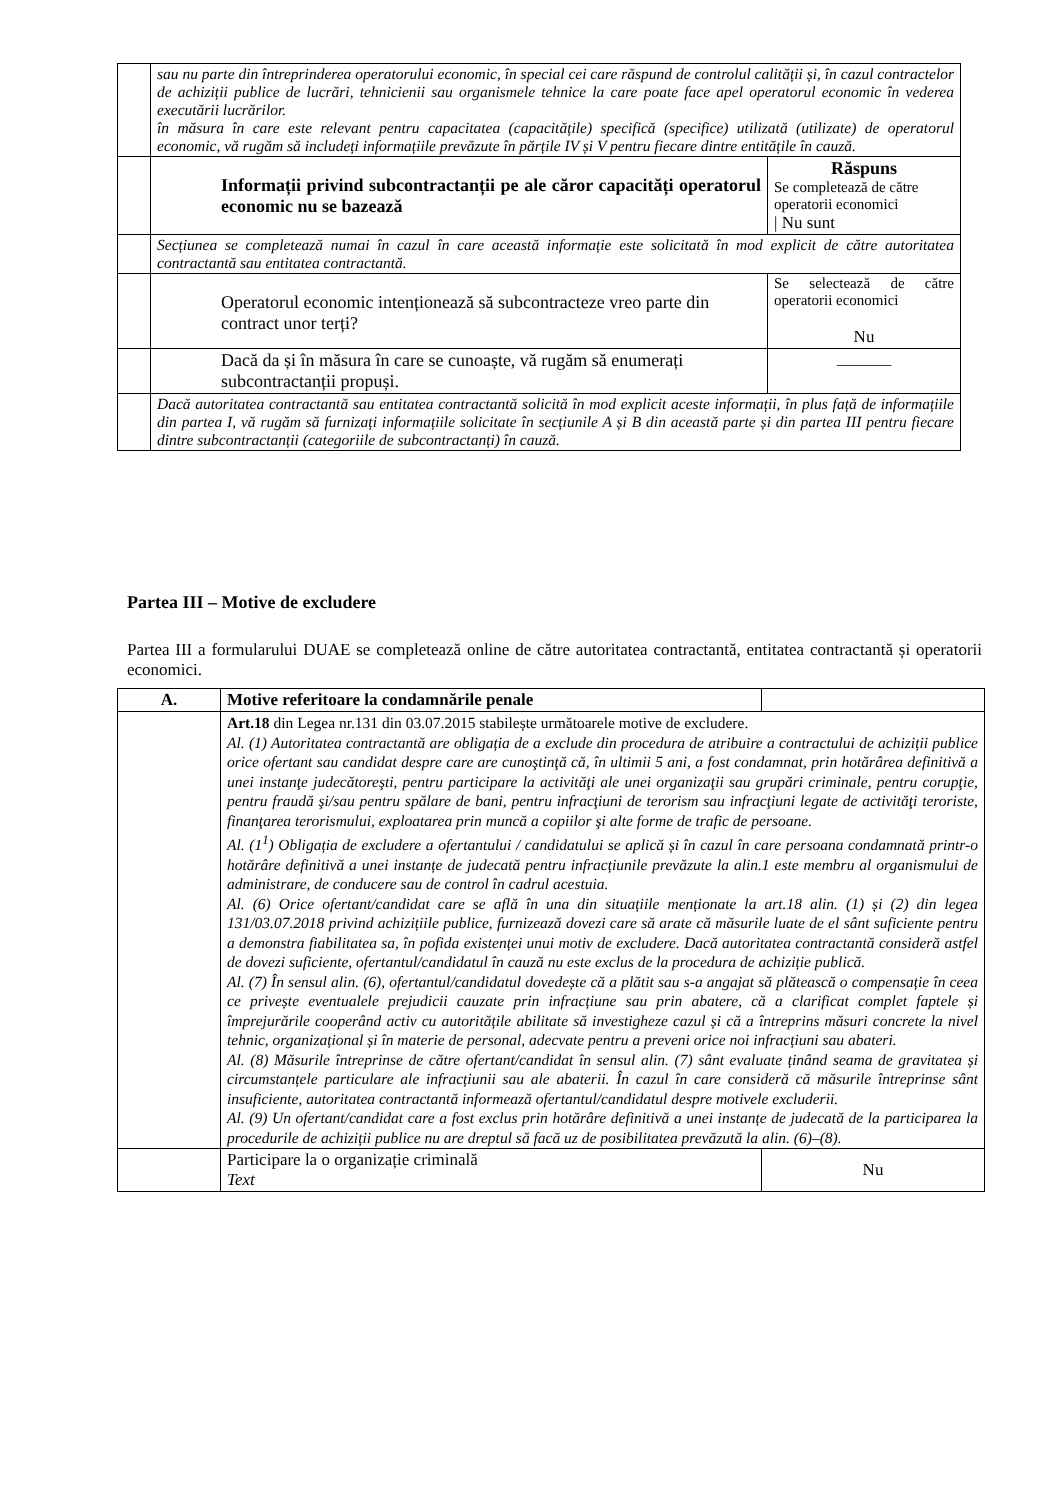| | sau nu parte din întreprinderea operatorului economic, în special cei care răspund de controlul calității și, în cazul contractelor de achiziții publice de lucrări, tehnicienii sau organismele tehnice la care poate face apel operatorul economic în vederea executării lucrărilor. în măsura în care este relevant pentru capacitatea (capacitățile) specifică (specifice) utilizată (utilizate) de operatorul economic, vă rugăm să includeți informațiile prevăzute în părțile IV și V pentru fiecare dintre entitățile în cauză. | |
| | Informații privind subcontractanții pe ale căror capacități operatorul economic nu se bazează | Răspuns Se completează de către operatorii economici / Nu sunt |
| | Secțiunea se completează numai în cazul în care această informație este solicitată în mod explicit de către autoritatea contractantă sau entitatea contractantă. | |
| | Operatorul economic intenționează să subcontracteze vreo parte din contract unor terți? | Se selectează de către operatorii economici Nu |
| | Dacă da și în măsura în care se cunoaște, vă rugăm să enumerați subcontractanții propuși. | _______ |
| | Dacă autoritatea contractantă sau entitatea contractantă solicită în mod explicit aceste informații, în plus față de informațiile din partea I, vă rugăm să furnizați informațiile solicitate în secțiunile A și B din această parte și din partea III pentru fiecare dintre subcontractanții (categoriile de subcontractanți) în cauză. | |
Partea III – Motive de excludere
Partea III a formularului DUAE se completează online de către autoritatea contractantă, entitatea contractantă și operatorii economici.
| A. | Motive referitoare la condamnările penale | |
| --- | --- | --- |
| | Art.18 din Legea nr.131 din 03.07.2015 stabilește următoarele motive de excludere. Al. (1) Autoritatea contractantă are obligația de a exclude din procedura de atribuire a contractului de achiziții publice orice ofertant sau candidat despre care are cunoştinţă că, în ultimii 5 ani, a fost condamnat, prin hotărârea definitivă a unei instanţe judecătoreşti, pentru participare la activităţi ale unei organizaţii sau grupări criminale, pentru corupţie, pentru fraudă şi/sau pentru spălare de bani, pentru infracţiuni de terorism sau infracţiuni legate de activităţi teroriste, finanţarea terorismului, exploatarea prin muncă a copiilor şi alte forme de trafic de persoane. Al. (1<sup>1</sup>) Obligația de excludere a ofertantului / candidatului se aplică și în cazul în care persoana condamnată printr-o hotărâre definitivă a unei instanțe de judecată pentru infracțiunile prevăzute la alin.1 este membru al organismului de administrare, de conducere sau de control în cadrul acestuia. Al. (6) Orice ofertant/candidat care se află în una din situațiile menționate la art.18 alin. (1) și (2) din legea 131/03.07.2018 privind achizițiile publice, furnizează dovezi care să arate că măsurile luate de el sânt suficiente pentru a demonstra fiabilitatea sa, în pofida existenței unui motiv de excludere. Dacă autoritatea contractantă consideră astfel de dovezi suficiente, ofertantul/candidatul în cauză nu este exclus de la procedura de achiziție publică. Al. (7) În sensul alin. (6), ofertantul/candidatul dovedește că a plătit sau s-a angajat să plătească o compensație în ceea ce privește eventualele prejudicii cauzate prin infracțiune sau prin abatere, că a clarificat complet faptele și împrejurările cooperând activ cu autoritățile abilitate să investigheze cazul și că a întreprins măsuri concrete la nivel tehnic, organizațional și în materie de personal, adecvate pentru a preveni orice noi infracțiuni sau abateri. Al. (8) Măsurile întreprinse de către ofertant/candidat în sensul alin. (7) sânt evaluate ținând seama de gravitatea și circumstanțele particulare ale infracțiunii sau ale abaterii. În cazul în care consideră că măsurile întreprinse sânt insuficiente, autoritatea contractantă informează ofertantul/candidatul despre motivele excluderii. Al. (9) Un ofertant/candidat care a fost exclus prin hotărâre definitivă a unei instanțe de judecată de la participarea la procedurile de achiziții publice nu are dreptul să facă uz de posibilitatea prevăzută la alin. (6)–(8). | |
| | Participare la o organizație criminală Text | Nu |